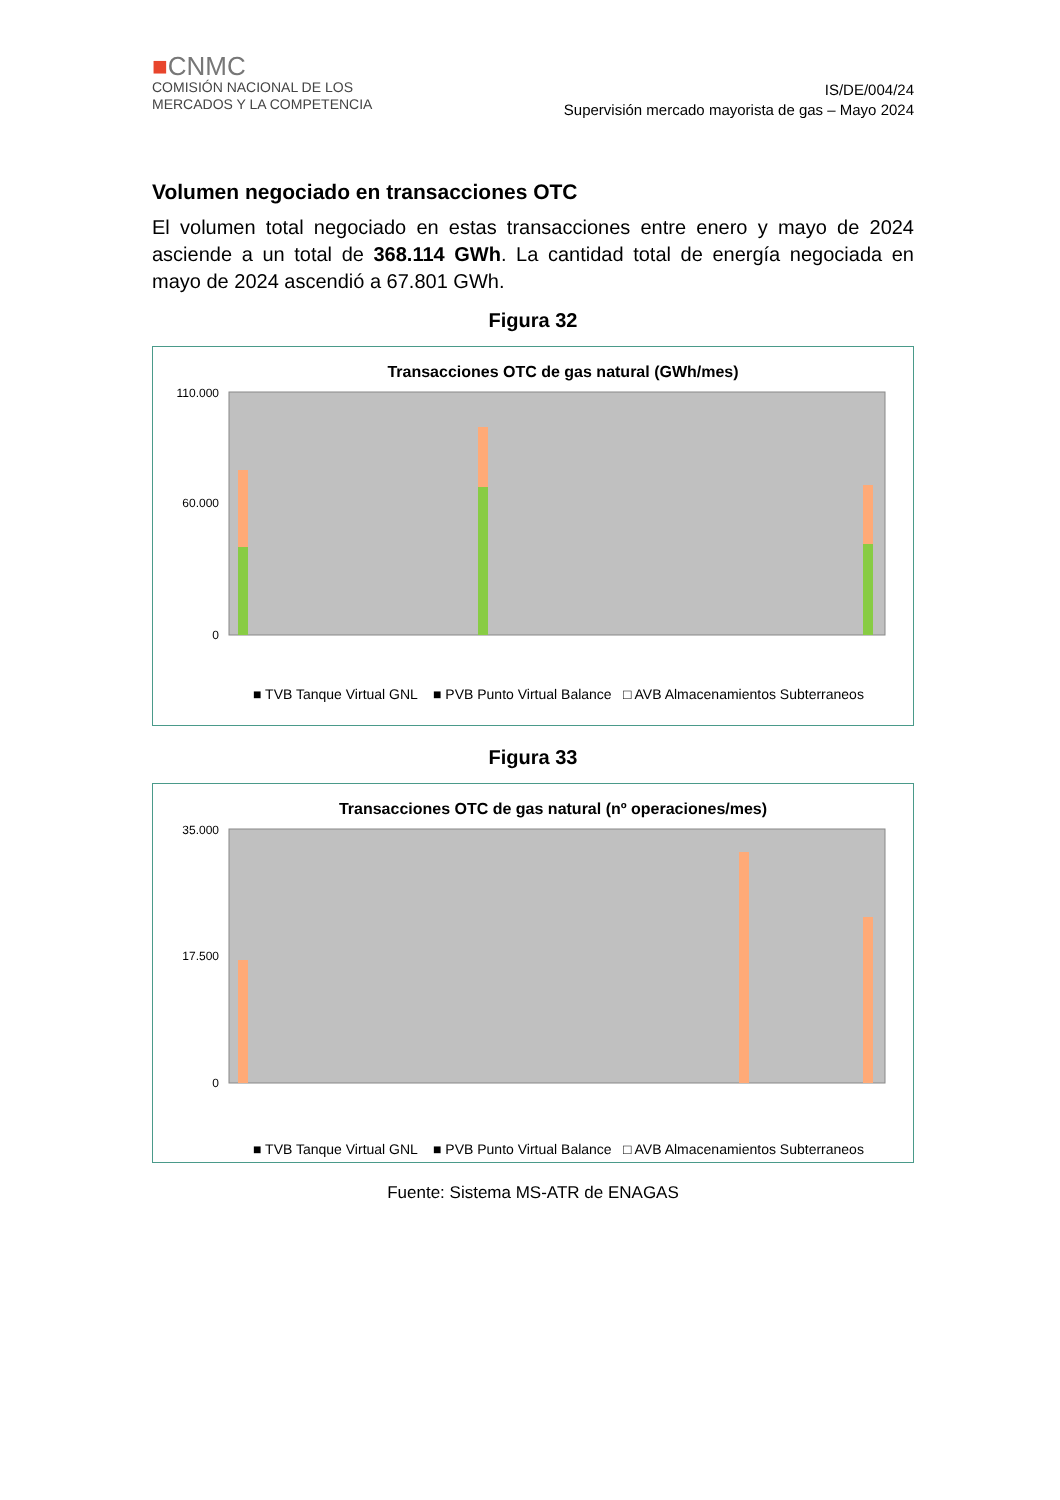■CNMC
COMISIÓN NACIONAL DE LOS
MERCADOS Y LA COMPETENCIA
IS/DE/004/24
Supervisión mercado mayorista de gas – Mayo 2024
Volumen negociado en transacciones OTC
El volumen total negociado en estas transacciones entre enero y mayo de 2024 asciende a un total de 368.114 GWh. La cantidad total de energía negociada en mayo de 2024 ascendió a 67.801 GWh.
Figura 32
Transacciones OTC de gas natural (GWh/mes)
110.000
60.000
0
■ TVB Tanque Virtual GNL
■ PVB Punto Virtual Balance
□ AVB Almacenamientos Subterraneos
Figura 33
Transacciones OTC de gas natural (nº operaciones/mes)
35.000
17.500
0
■ TVB Tanque Virtual GNL
■ PVB Punto Virtual Balance
□ AVB Almacenamientos Subterraneos
Fuente: Sistema MS-ATR de ENAGAS